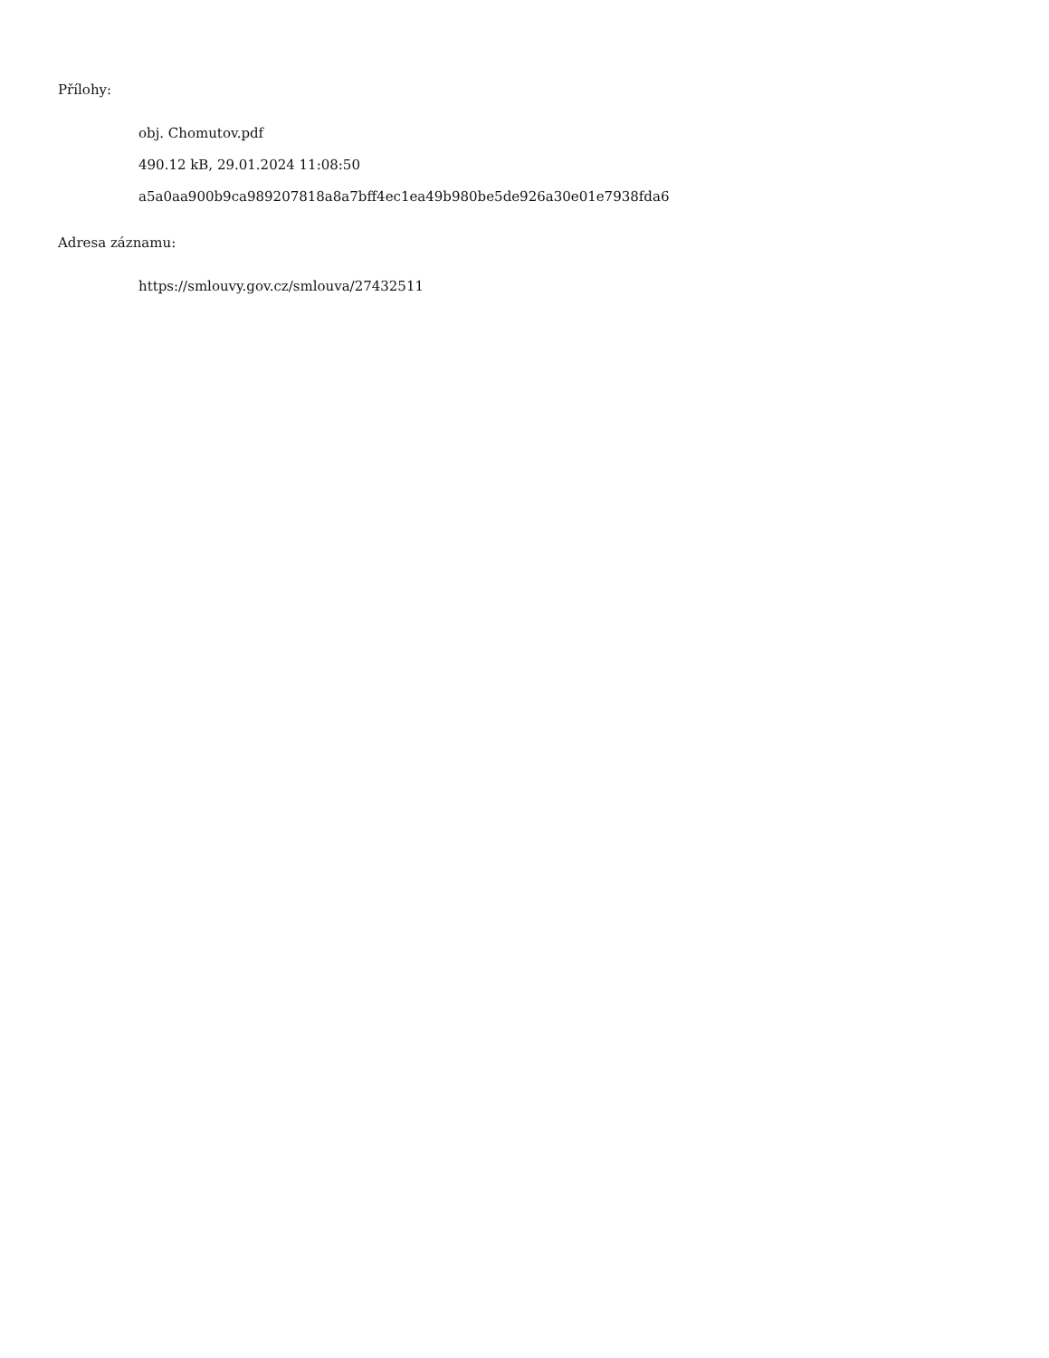Přílohy:
obj. Chomutov.pdf
490.12 kB, 29.01.2024 11:08:50
a5a0aa900b9ca989207818a8a7bff4ec1ea49b980be5de926a30e01e7938fda6
Adresa záznamu:
https://smlouvy.gov.cz/smlouva/27432511